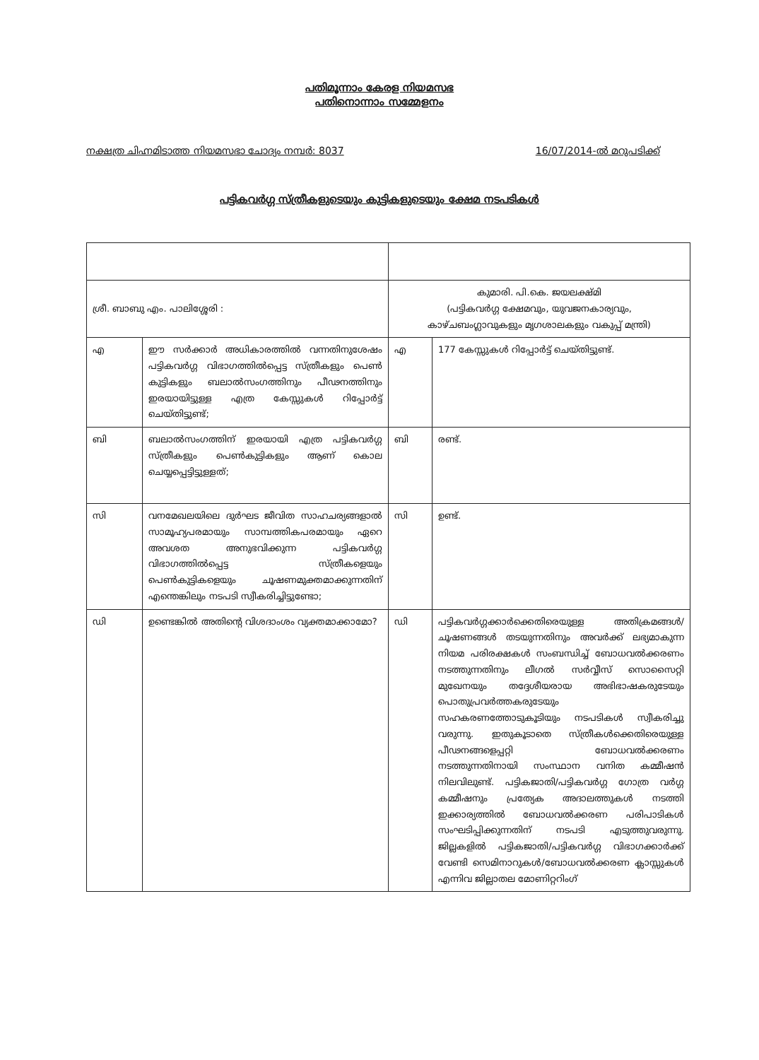പതിമൂന്നാം കേരള നിയമസഭ
പതിനൊന്നാം സമ്മേളനം
നക്ഷത്ര ചിഹ്നമിടാത്ത നിയമസഭാ ചോദ്യം നമ്പർ: 8037 16/07/2014-ൽ മറുപടിക്ക്
പട്ടികവർഗ്ഗ സ്ത്രീകളുടെയും കുട്ടികളുടെയും ക്ഷേമ നടപടികൾ
| ശ്രീ. ബാബു എം. പാലിശ്ശേരി : | | കുമാരി. പി.കെ. ജയലക്ഷ്മി (പട്ടികവർഗ്ഗ ക്ഷേമവും, യുവജനകാര്യവും, കാഴ്ചബംഗ്ലാവുകളും മൃഗശാലകളും വകുപ്പ് മന്ത്രി) | |
| എ | ഈ സർക്കാർ അധികാരത്തിൽ വന്നതിനുശേഷം പട്ടികവർഗ്ഗ വിഭാഗത്തിൽപ്പെട്ട സ്ത്രീകളും പെൺ കുട്ടികളും ബലാൽസംഗത്തിനും പീഢനത്തിനും ഇരയായിട്ടുള്ള എത്ര കേസ്സുകൾ റിപ്പോർട്ട് ചെയ്തിട്ടുണ്ട്; | എ | 177 കേസ്സുകൾ റിപ്പോർട്ട് ചെയ്തിട്ടുണ്ട്. |
| ബി | ബലാൽസംഗത്തിന് ഇരയായി എത്ര പട്ടികവർഗ്ഗ സ്ത്രീകളും പെൺകുട്ടികളും ആണ് കൊല ചെയ്യപ്പെട്ടിട്ടുള്ളത്; | ബി | രണ്ട്. |
| സി | വനമേഖലയിലെ ദുർഘട ജീവിത സാഹചര്യങ്ങളാൽ സാമൂഹ്യപരമായും സാമ്പത്തികപരമായും ഏറെ അവശത അനുഭവിക്കുന്ന പട്ടികവർഗ്ഗ വിഭാഗത്തിൽപ്പെട്ട സ്ത്രീകളെയും പെൺകുട്ടികളെയും ചൂഷണമുക്തമാക്കുന്നതിന് എന്തെങ്കിലും നടപടി സ്വീകരിച്ചിട്ടുണ്ടോ; | സി | ഉണ്ട്. |
| ഡി | ഉണ്ടെങ്കിൽ അതിന്റെ വിശദാംശം വ്യക്തമാക്കാമോ? | ഡി | പട്ടികവർഗ്ഗക്കാർക്കെതിരെയുള്ള അതിക്രമങ്ങൾ/ചൂഷണങ്ങൾ തടയുന്നതിനും അവർക്ക് ലഭ്യമാകുന്ന നിയമ പരിരക്ഷകൾ സംബന്ധിച്ച് ബോധവൽക്കരണം നടത്തുന്നതിനും ലീഗൽ സർവ്വീസ് സൊസൈറ്റി മുഖേനയും തദ്ദേശീയരായ അഭിഭാഷകരുടേയും പൊതുപ്രവർത്തകരുടേയും സഹകരണത്തോടുകൂടിയും നടപടികൾ സ്വീകരിച്ചു വരുന്നു. ഇതുകൂടാതെ സ്ത്രീകൾക്കെതിരെയുള്ള പീഢനങ്ങളെപ്പറ്റി ബോധവൽക്കരണം നടത്തുന്നതിനായി സംസ്ഥാന വനിത കമ്മീഷൻ നിലവിലുണ്ട്. പട്ടികജാതി/പട്ടികവർഗ്ഗ ഗോത്ര വർഗ്ഗ കമ്മീഷനും പ്രത്യേക അദാലത്തുകൾ നടത്തി ഇക്കാര്യത്തിൽ ബോധവൽക്കരണ പരിപാടികൾ സംഘടിപ്പിക്കുന്നതിന് നടപടി എടുത്തുവരുന്നു. ജില്ലകളിൽ പട്ടികജാതി/പട്ടികവർഗ്ഗ വിഭാഗക്കാർക്ക് വേണ്ടി സെമിനാറുകൾ/ബോധവൽക്കരണ ക്ലാസ്സുകൾ എന്നിവ ജില്ലാതല മോണിറ്ററിംഗ് |